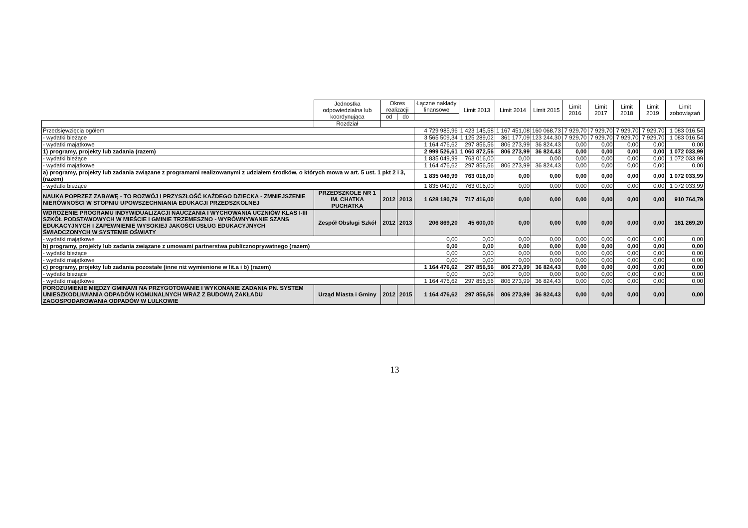| | Jednostka odpowiedzialna lub koordynująca | Okres realizacji | | Łączne nakłady finansowe | Limit 2013 | Limit 2014 | Limit 2015 | Limit 2016 | Limit 2017 | Limit 2018 | Limit 2019 | Limit zobowiązań |
| --- | --- | --- | --- | --- | --- | --- | --- | --- | --- | --- | --- | --- |
| | | od | do | | | | | | | | | |
| | Rozdział | | | | | | | | | | | |
| Przedsięwzięcia ogółem | | | | 4 729 985,96 | 1 423 145,58 | 1 167 451,08 | 160 068,73 | 7 929,70 | 7 929,70 | 7 929,70 | 7 929,70 | 1 083 016,54 |
| - wydatki bieżące | | | | 3 565 509,34 | 1 125 289,02 | 361 177,09 | 123 244,30 | 7 929,70 | 7 929,70 | 7 929,70 | 7 929,70 | 1 083 016,54 |
| - wydatki majątkowe | | | | 1 164 476,62 | 297 856,56 | 806 273,99 | 36 824,43 | 0,00 | 0,00 | 0,00 | 0,00 | 0,00 |
| 1) programy, projekty lub zadania (razem) | | | | 2 999 526,61 | 1 060 872,56 | 806 273,99 | 36 824,43 | 0,00 | 0,00 | 0,00 | 0,00 | 1 072 033,99 |
| - wydatki bieżące | | | | 1 835 049,99 | 763 016,00 | 0,00 | 0,00 | 0,00 | 0,00 | 0,00 | 0,00 | 1 072 033,99 |
| - wydatki majątkowe | | | | 1 164 476,62 | 297 856,56 | 806 273,99 | 36 824,43 | 0,00 | 0,00 | 0,00 | 0,00 | 0,00 |
| a) programy, projekty lub zadania związane z programami realizowanymi z udziałem środków, o których mowa w art. 5 ust. 1 pkt 2 i 3, (razem) | | | | 1 835 049,99 | 763 016,00 | 0,00 | 0,00 | 0,00 | 0,00 | 0,00 | 0,00 | 1 072 033,99 |
| - wydatki bieżące | | | | 1 835 049,99 | 763 016,00 | 0,00 | 0,00 | 0,00 | 0,00 | 0,00 | 0,00 | 1 072 033,99 |
| NAUKA POPRZEZ ZABAWĘ - TO ROZWÓJ I PRZYSZŁOŚĆ KAŻDEGO DZIECKA - ZMNIEJSZENIE NIERÓWNOŚCI W STOPNIU UPOWSZECHNIANIA EDUKACJI PRZEDSZKOLNEJ | PRZEDSZKOLE NR 1 IM. CHATKA PUCHATKA | 2012 | 2013 | 1 628 180,79 | 717 416,00 | 0,00 | 0,00 | 0,00 | 0,00 | 0,00 | 0,00 | 910 764,79 |
| WDROŻENIE PROGRAMU INDYWIDUALIZACJI NAUCZANIA I WYCHOWANIA UCZNIÓW KLAS I-III SZKÓŁ PODSTAWOWYCH W MIEŚCIE I GMINIE TRZEMESZNO - WYRÓWNYWANIE SZANS EDUKACYJNYCH I ZAPEWNIENIE WYSOKIEJ JAKOŚCI USŁUG EDUKACYJNYCH ŚWIADCZONYCH W SYSTEMIE OŚWIATY | Zespół Obsługi Szkół | 2012 | 2013 | 206 869,20 | 45 600,00 | 0,00 | 0,00 | 0,00 | 0,00 | 0,00 | 0,00 | 161 269,20 |
| - wydatki majątkowe | | | | 0,00 | 0,00 | 0,00 | 0,00 | 0,00 | 0,00 | 0,00 | 0,00 | 0,00 |
| b) programy, projekty lub zadania związane z umowami partnerstwa publicznoprywatnego (razem) | | | | 0,00 | 0,00 | 0,00 | 0,00 | 0,00 | 0,00 | 0,00 | 0,00 | 0,00 |
| - wydatki bieżące | | | | 0,00 | 0,00 | 0,00 | 0,00 | 0,00 | 0,00 | 0,00 | 0,00 | 0,00 |
| - wydatki majątkowe | | | | 0,00 | 0,00 | 0,00 | 0,00 | 0,00 | 0,00 | 0,00 | 0,00 | 0,00 |
| c) programy, projekty lub zadania pozostałe (inne niż wymienione w lit.a i b) (razem) | | | | 1 164 476,62 | 297 856,56 | 806 273,99 | 36 824,43 | 0,00 | 0,00 | 0,00 | 0,00 | 0,00 |
| - wydatki bieżące | | | | 0,00 | 0,00 | 0,00 | 0,00 | 0,00 | 0,00 | 0,00 | 0,00 | 0,00 |
| - wydatki majątkowe | | | | 1 164 476,62 | 297 856,56 | 806 273,99 | 36 824,43 | 0,00 | 0,00 | 0,00 | 0,00 | 0,00 |
| POROZUMIENIE MIĘDZY GMINAMI NA PRZYGOTOWANIE I WYKONANIE ZADANIA PN. SYSTEM UNIESZKODLIWIANIA ODPADÓW KOMUNALNYCH WRAZ Z BUDOWĄ ZAKŁADU ZAGOSPODAROWANIA ODPADÓW W LULKOWIE | Urząd Miasta i Gminy | 2012 | 2015 | 1 164 476,62 | 297 856,56 | 806 273,99 | 36 824,43 | 0,00 | 0,00 | 0,00 | 0,00 | 0,00 |
13